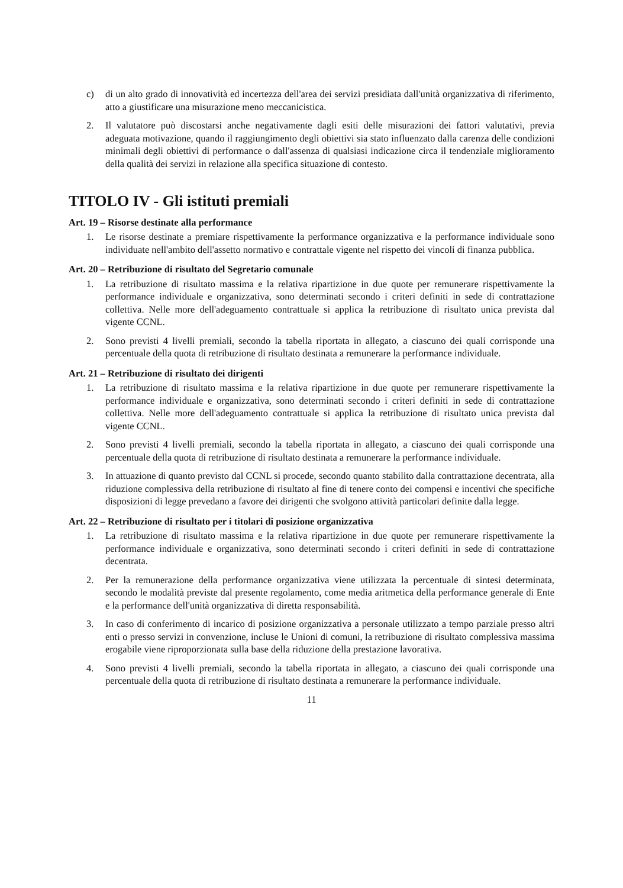c) di un alto grado di innovatività ed incertezza dell'area dei servizi presidiata dall'unità organizzativa di riferimento, atto a giustificare una misurazione meno meccanicistica.
2. Il valutatore può discostarsi anche negativamente dagli esiti delle misurazioni dei fattori valutativi, previa adeguata motivazione, quando il raggiungimento degli obiettivi sia stato influenzato dalla carenza delle condizioni minimali degli obiettivi di performance o dall'assenza di qualsiasi indicazione circa il tendenziale miglioramento della qualità dei servizi in relazione alla specifica situazione di contesto.
TITOLO IV - Gli istituti premiali
Art. 19 – Risorse destinate alla performance
1. Le risorse destinate a premiare rispettivamente la performance organizzativa e la performance individuale sono individuate nell'ambito dell'assetto normativo e contrattale vigente nel rispetto dei vincoli di finanza pubblica.
Art. 20 – Retribuzione di risultato del Segretario comunale
1. La retribuzione di risultato massima e la relativa ripartizione in due quote per remunerare rispettivamente la performance individuale e organizzativa, sono determinati secondo i criteri definiti in sede di contrattazione collettiva. Nelle more dell'adeguamento contrattuale si applica la retribuzione di risultato unica prevista dal vigente CCNL.
2. Sono previsti 4 livelli premiali, secondo la tabella riportata in allegato, a ciascuno dei quali corrisponde una percentuale della quota di retribuzione di risultato destinata a remunerare la performance individuale.
Art. 21 – Retribuzione di risultato dei dirigenti
1. La retribuzione di risultato massima e la relativa ripartizione in due quote per remunerare rispettivamente la performance individuale e organizzativa, sono determinati secondo i criteri definiti in sede di contrattazione collettiva. Nelle more dell'adeguamento contrattuale si applica la retribuzione di risultato unica prevista dal vigente CCNL.
2. Sono previsti 4 livelli premiali, secondo la tabella riportata in allegato, a ciascuno dei quali corrisponde una percentuale della quota di retribuzione di risultato destinata a remunerare la performance individuale.
3. In attuazione di quanto previsto dal CCNL si procede, secondo quanto stabilito dalla contrattazione decentrata, alla riduzione complessiva della retribuzione di risultato al fine di tenere conto dei compensi e incentivi che specifiche disposizioni di legge prevedano a favore dei dirigenti che svolgono attività particolari definite dalla legge.
Art. 22 – Retribuzione di risultato per i titolari di posizione organizzativa
1. La retribuzione di risultato massima e la relativa ripartizione in due quote per remunerare rispettivamente la performance individuale e organizzativa, sono determinati secondo i criteri definiti in sede di contrattazione decentrata.
2. Per la remunerazione della performance organizzativa viene utilizzata la percentuale di sintesi determinata, secondo le modalità previste dal presente regolamento, come media aritmetica della performance generale di Ente e la performance dell'unità organizzativa di diretta responsabilità.
3. In caso di conferimento di incarico di posizione organizzativa a personale utilizzato a tempo parziale presso altri enti o presso servizi in convenzione, incluse le Unioni di comuni, la retribuzione di risultato complessiva massima erogabile viene riproporzionata sulla base della riduzione della prestazione lavorativa.
4. Sono previsti 4 livelli premiali, secondo la tabella riportata in allegato, a ciascuno dei quali corrisponde una percentuale della quota di retribuzione di risultato destinata a remunerare la performance individuale.
11